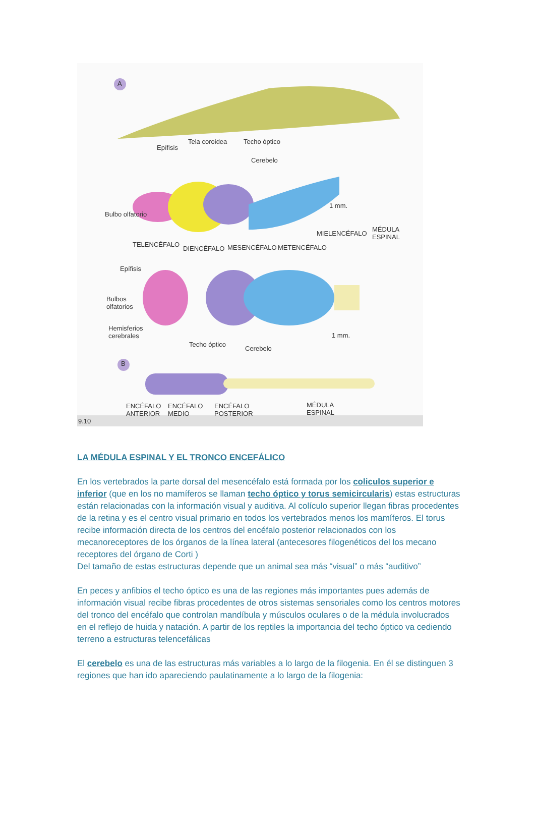A
Epífisis
Tela coroidea Techo óptico
Cerebelo
Bulbo olfatorio
1 mm.
MIELENCÉFALO
MÉDULA
ESPINAL
TELENCÉFALO
DIENCÉFALO MESENCÉFALO METENCÉFALO
Epífisis
Bulbos
olfatorios
Hemisferios
cerebrales 1 mm.
Techo óptico
Cerebelo
B
ENCÉFALO
ANTERIOR
ENCÉFALO
MEDIO
ENCÉFALO
POSTERIOR
MÉDULA
ESPINAL
9.10
LA MÉDULA ESPINAL Y EL TRONCO ENCEFÁLICO
En los vertebrados la parte dorsal del mesencéfalo está formada por los coliculos superior e inferior (que en los no mamíferos se llaman techo óptico y torus semicircularis) estas estructuras están relacionadas con la información visual y auditiva. Al colículo superior llegan fibras procedentes de la retina y es el centro visual primario en todos los vertebrados menos los mamíferos. El torus recibe información directa de los centros del encéfalo posterior relacionados con los mecanoreceptores de los órganos de la línea lateral (antecesores filogenéticos del los mecano receptores del órgano de Corti )
Del tamaño de estas estructuras depende que un animal sea más “visual” o más “auditivo”
En peces y anfibios el techo óptico es una de las regiones más importantes pues además de información visual recibe fibras procedentes de otros sistemas sensoriales como los centros motores del tronco del encéfalo que controlan mandíbula y músculos oculares o de la médula involucrados en el reflejo de huida y natación. A partir de los reptiles la importancia del techo óptico va cediendo terreno a estructuras telencefálicas
El cerebelo es una de las estructuras más variables a lo largo de la filogenia. En él se distinguen 3 regiones que han ido apareciendo paulatinamente a lo largo de la filogenia: